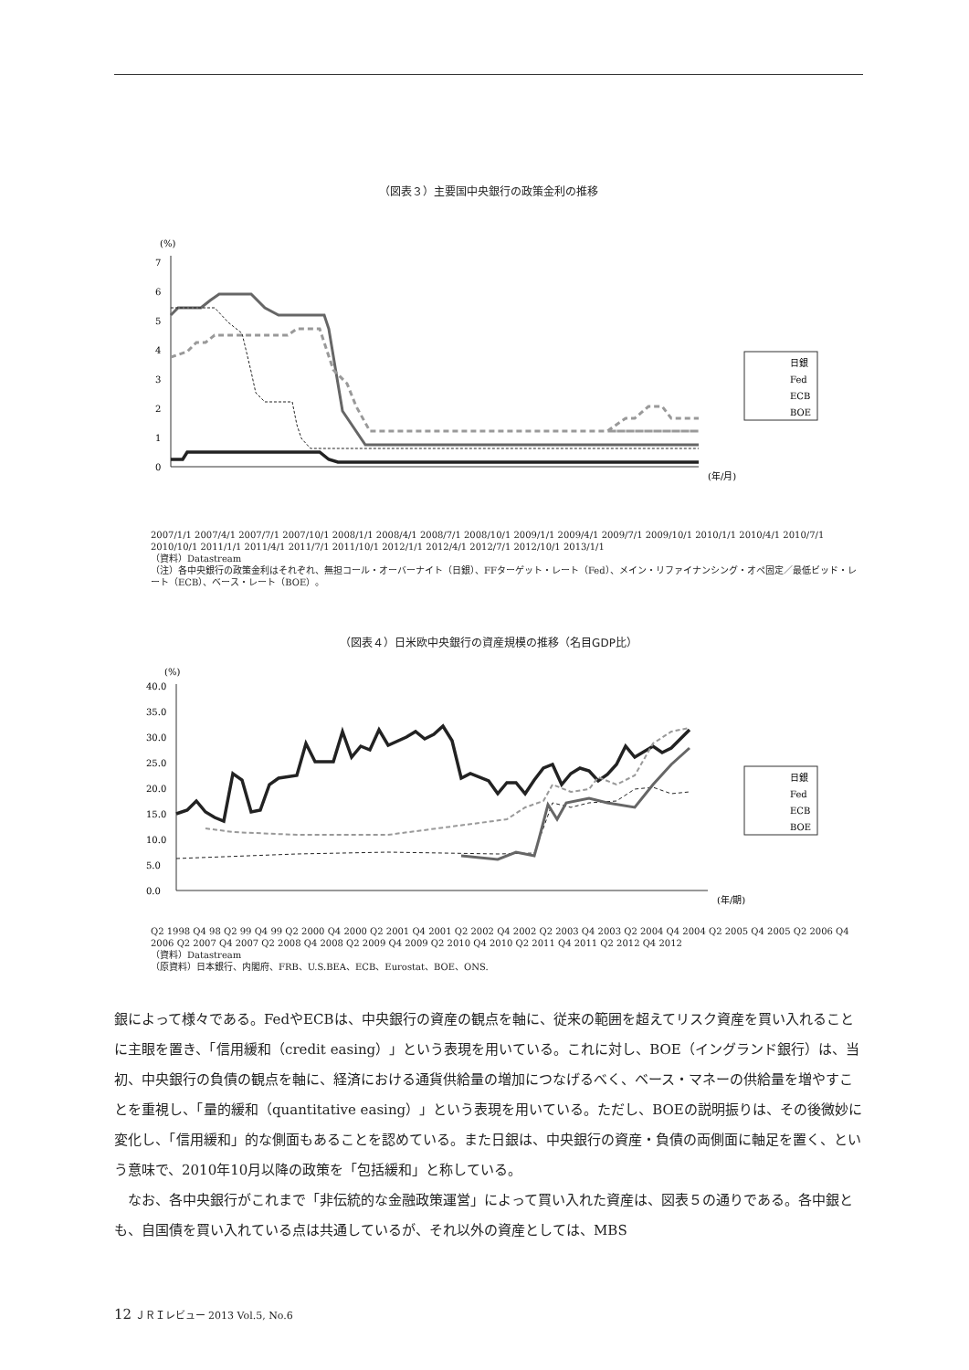（図表３）主要国中央銀行の政策金利の推移
(%)
7
6
5
4
3
2
1
0
(年/月)
日銀
Fed
ECB
BOE
2007/1/1 2007/4/1 2007/7/1 2007/10/1 2008/1/1 2008/4/1 2008/7/1 2008/10/1 2009/1/1 2009/4/1 2009/7/1 2009/10/1 2010/1/1 2010/4/1 2010/7/1 2010/10/1 2011/1/1 2011/4/1 2011/7/1 2011/10/1 2012/1/1 2012/4/1 2012/7/1 2012/10/1 2013/1/1
（資料）Datastream
（注）各中央銀行の政策金利はそれぞれ、無担コール・オーバーナイト（日銀）、FFターゲット・レート（Fed）、メイン・リファイナンシング・オペ固定／最低ビッド・レート（ECB）、ベース・レート（BOE）。
（図表４）日米欧中央銀行の資産規模の推移（名目GDP比）
(%)
40.0
35.0
30.0
25.0
20.0
15.0
10.0
5.0
0.0
(年/期)
日銀
Fed
ECB
BOE
Q2 1998 Q4 98 Q2 99 Q4 99 Q2 2000 Q4 2000 Q2 2001 Q4 2001 Q2 2002 Q4 2002 Q2 2003 Q4 2003 Q2 2004 Q4 2004 Q2 2005 Q4 2005 Q2 2006 Q4 2006 Q2 2007 Q4 2007 Q2 2008 Q4 2008 Q2 2009 Q4 2009 Q2 2010 Q4 2010 Q2 2011 Q4 2011 Q2 2012 Q4 2012
（資料）Datastream
（原資料）日本銀行、内閣府、FRB、U.S.BEA、ECB、Eurostat、BOE、ONS.
銀によって様々である。FedやECBは、中央銀行の資産の観点を軸に、従来の範囲を超えてリスク資産を買い入れることに主眼を置き、「信用緩和（credit easing）」という表現を用いている。これに対し、BOE（イングランド銀行）は、当初、中央銀行の負債の観点を軸に、経済における通貨供給量の増加につなげるべく、ベース・マネーの供給量を増やすことを重視し、「量的緩和（quantitative easing）」という表現を用いている。ただし、BOEの説明振りは、その後微妙に変化し、「信用緩和」的な側面もあることを認めている。また日銀は、中央銀行の資産・負債の両側面に軸足を置く、という意味で、2010年10月以降の政策を「包括緩和」と称している。
　なお、各中央銀行がこれまで「非伝統的な金融政策運営」によって買い入れた資産は、図表５の通りである。各中銀とも、自国債を買い入れている点は共通しているが、それ以外の資産としては、MBS
12 ＪＲＩレビュー 2013 Vol.5, No.6